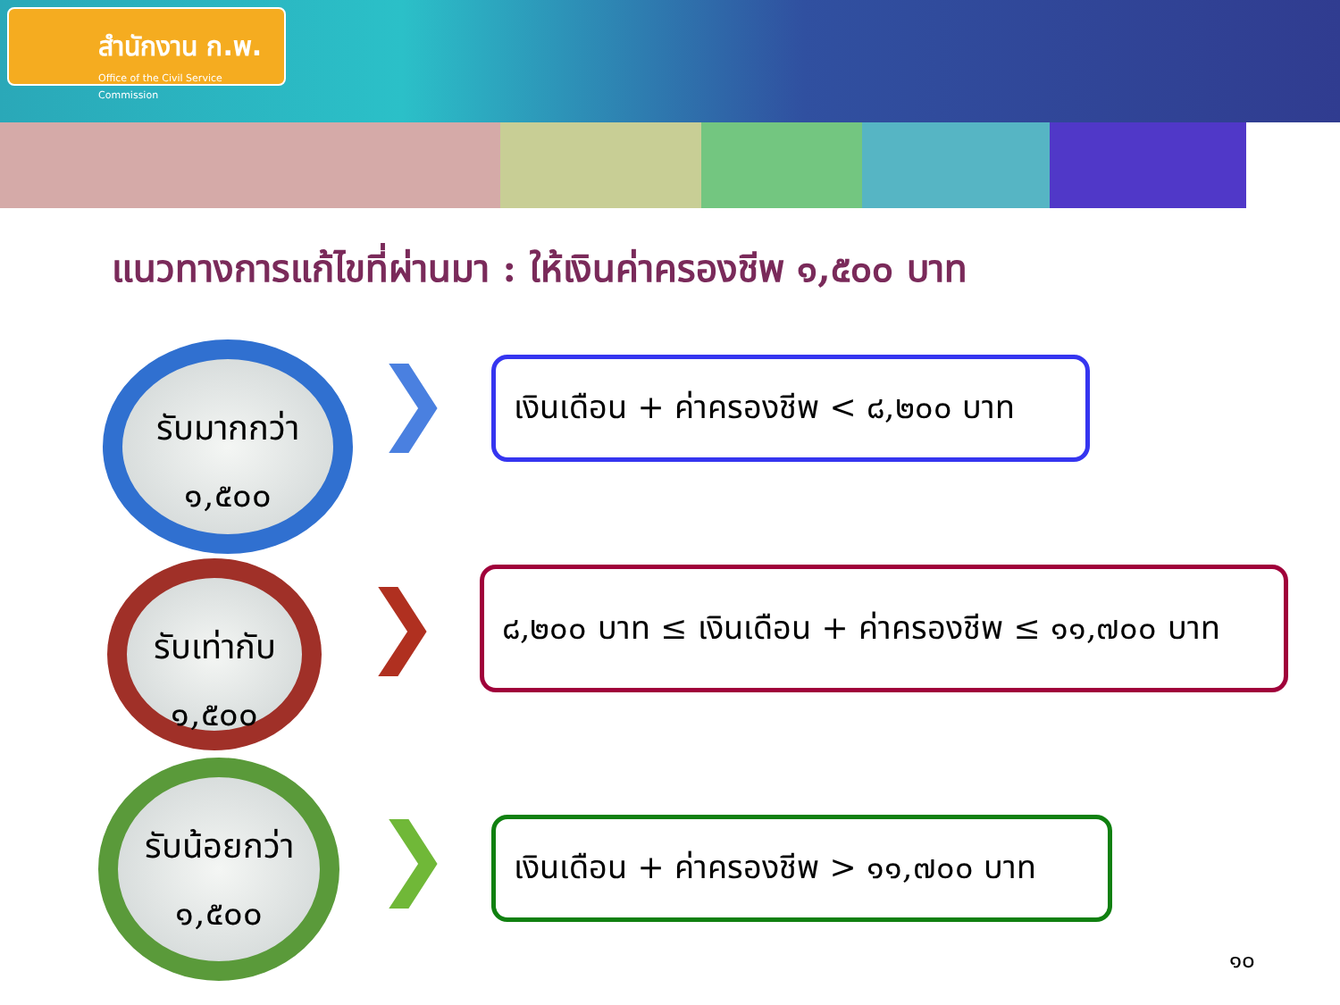สำนักงาน ก.พ.
Office of the Civil Service Commission
แนวทางการแก้ไขที่ผ่านมา : ให้เงินค่าครองชีพ ๑,๕๐๐ บาท
รับมากกว่า
๑,๕๐๐
❯
เงินเดือน + ค่าครองชีพ < ๘,๒๐๐ บาท
รับเท่ากับ
๑,๕๐๐
❯
๘,๒๐๐ บาท ≤ เงินเดือน + ค่าครองชีพ ≤ ๑๑,๗๐๐ บาท
รับน้อยกว่า
๑,๕๐๐
❯
เงินเดือน + ค่าครองชีพ > ๑๑,๗๐๐ บาท
๑๐